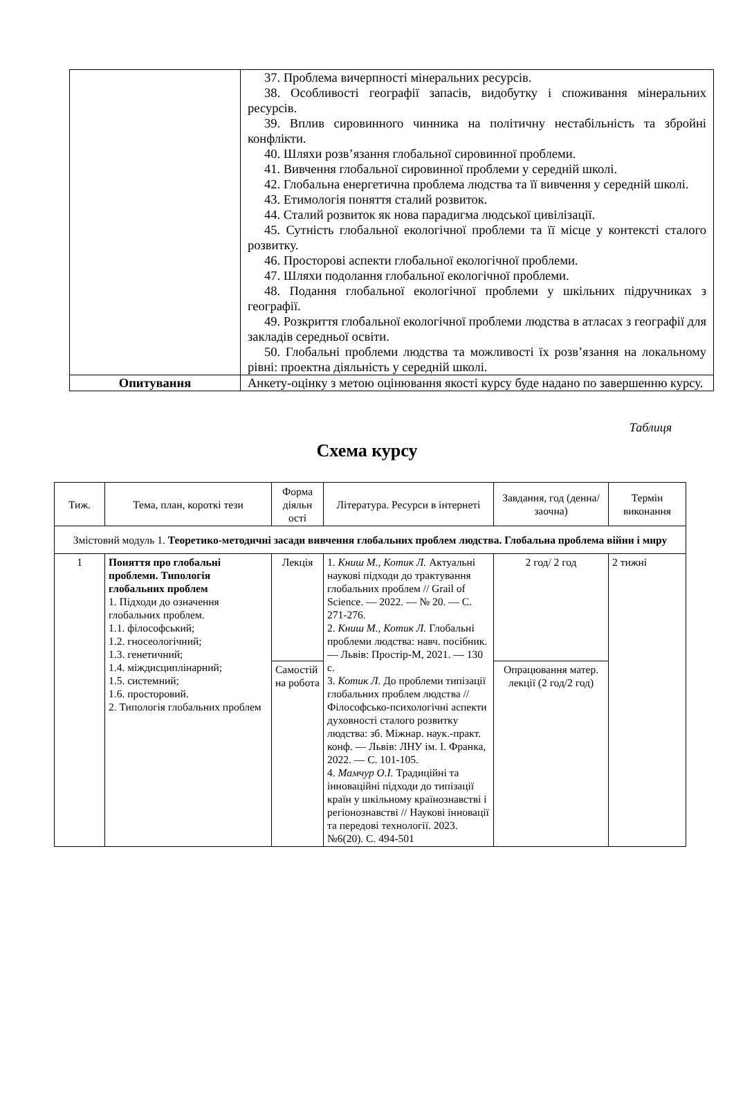| | 37. Проблема вичерпності мінеральних ресурсів. 38. Особливості географії запасів, видобутку і споживання мінеральних ресурсів. 39. Вплив сировинного чинника на політичну нестабільність та збройні конфлікти. 40. Шляхи розв’язання глобальної сировинної проблеми. 41. Вивчення глобальної сировинної проблеми у середній школі. 42. Глобальна енергетична проблема людства та її вивчення у середній школі. 43. Етимологія поняття сталий розвиток. 44. Сталий розвиток як нова парадигма людської цивілізації. 45. Сутність глобальної екологічної проблеми та її місце у контексті сталого розвитку. 46. Просторові аспекти глобальної екологічної проблеми. 47. Шляхи подолання глобальної екологічної проблеми. 48. Подання глобальної екологічної проблеми у шкільних підручниках з географії. 49. Розкриття глобальної екологічної проблеми людства в атласах з географії для закладів середньої освіти. 50. Глобальні проблеми людства та можливості їх розв’язання на локальному рівні: проектна діяльність у середній школі. |
| Опитування | Анкету-оцінку з метою оцінювання якості курсу буде надано по завершенню курсу. |
Таблиця
Схема курсу
| Тиж. | Тема, план, короткі тези | Форма діяльн ості | Література. Ресурси в інтернеті | Завдання, год (денна/заочна) | Термін виконання |
| --- | --- | --- | --- | --- | --- |
| Змістовий модуль 1. Теоретико-методичні засади вивчення глобальних проблем людства. Глобальна проблема війни і миру | | | | | |
| 1 | Поняття про глобальні проблеми. Типологія глобальних проблем 1. Підходи до означення глобальних проблем. 1.1. філософський; 1.2. гносеологічний; 1.3. генетичний; 1.4. міждисциплінарний; 1.5. системний; 1.6. просторовий. 2. Типологія глобальних проблем | Лекція | 1. Книш М., Котик Л. Актуальні наукові підходи до трактування глобальних проблем // Grail of Science. — 2022. — № 20. — С. 271-276. 2. Книш М., Котик Л. Глобальні проблеми людства: навч. посібник. — Львів: Простір-М, 2021. — 130 с. 3. Котик Л. До проблеми типізації глобальних проблем людства // Філософсько-психологічні аспекти духовності сталого розвитку людства: зб. Міжнар. наук.-практ. конф. — Львів: ЛНУ ім. І. Франка, 2022. — С. 101-105. 4. Мамчур О.І. Традиційні та інноваційні підходи до типізації країн у шкільному країнознавстві і регіонознавстві // Наукові інновації та передові технології. 2023. №6(20). С. 494-501 | 2 год/ 2 год | 2 тижні |
| | | Самостій на робота | | Опрацювання матер. лекції (2 год/2 год) | |